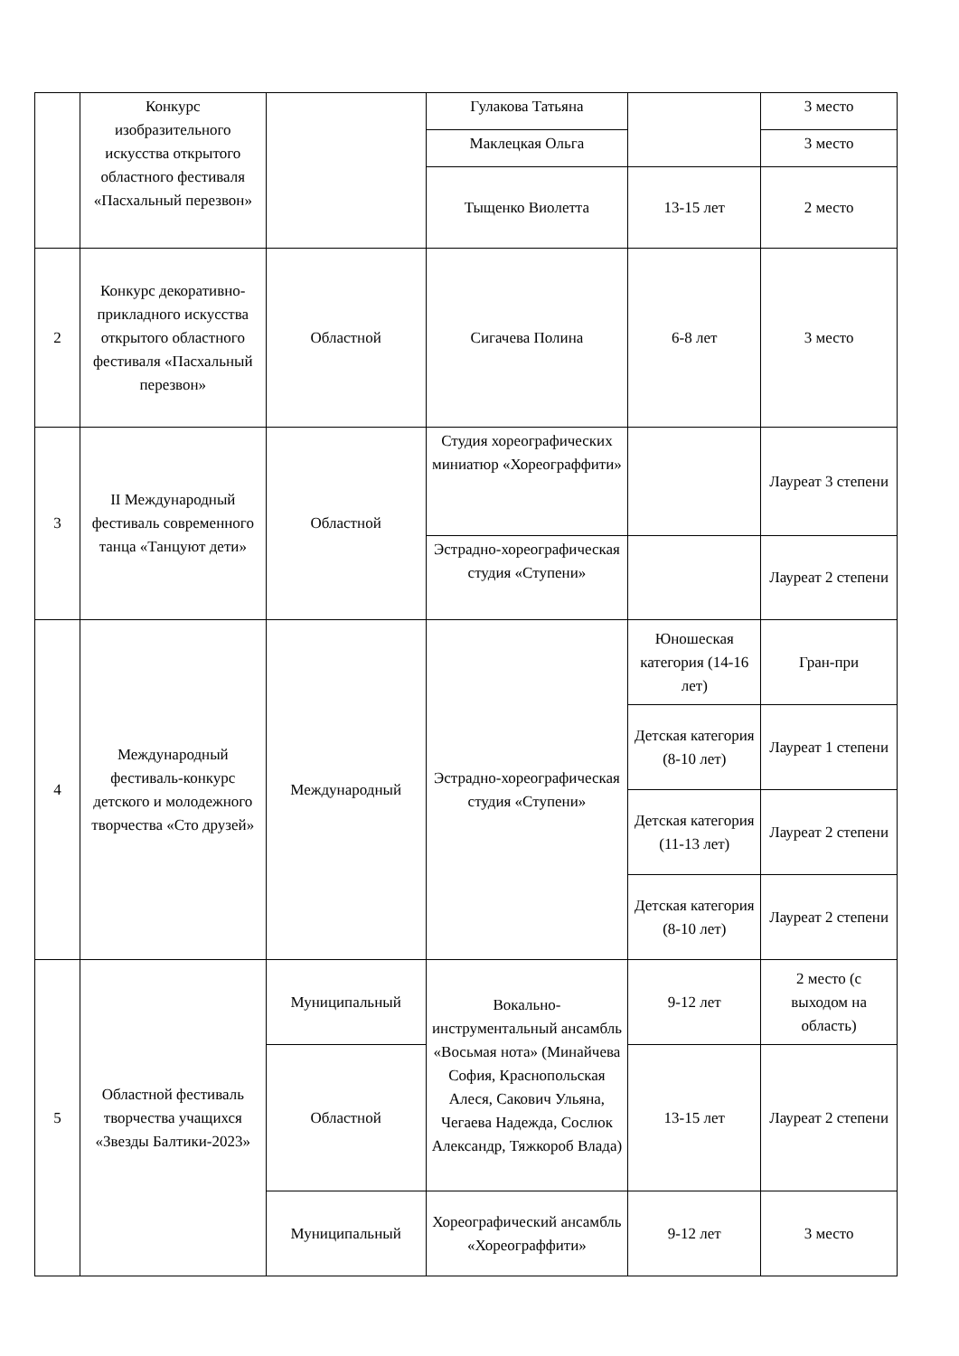| | Конкурс изобразительного искусства открытого областного фестиваля «Пасхальный перезвон» | | Гулакова Татьяна | | 3 место |
| | | | Маклецкая Ольга | | 3 место |
| | | | Тыщенко Виолетта | 13-15 лет | 2 место |
| 2 | Конкурс декоративно-прикладного искусства открытого областного фестиваля «Пасхальный перезвон» | Областной | Сигачева Полина | 6-8 лет | 3 место |
| 3 | II Международный фестиваль современного танца «Танцуют дети» | Областной | Студия хореографических миниатюр «Хореограффити» | | Лауреат 3 степени |
| | | | Эстрадно-хореографическая студия «Ступени» | | Лауреат 2 степени |
| 4 | Международный фестиваль-конкурс детского и молодежного творчества «Сто друзей» | Международный | Эстрадно-хореографическая студия «Ступени» | Юношеская категория (14-16 лет) | Гран-при |
| | | | | Детская категория (8-10 лет) | Лауреат 1 степени |
| | | | | Детская категория (11-13 лет) | Лауреат 2 степени |
| | | | | Детская категория (8-10 лет) | Лауреат 2 степени |
| 5 | Областной фестиваль творчества учащихся «Звезды Балтики-2023» | Муниципальный | Вокально-инструментальный ансамбль «Восьмая нота» (Минайчева София, Краснопольская Алеся, Сакович Ульяна, Чегаева Надежда, Сослюк Александр, Тяжкороб Влада) | 9-12 лет | 2 место (с выходом на область) |
| | | Областной | | 13-15 лет | Лауреат 2 степени |
| | | Муниципальный | Хореографический ансамбль «Хореограффити» | 9-12 лет | 3 место |